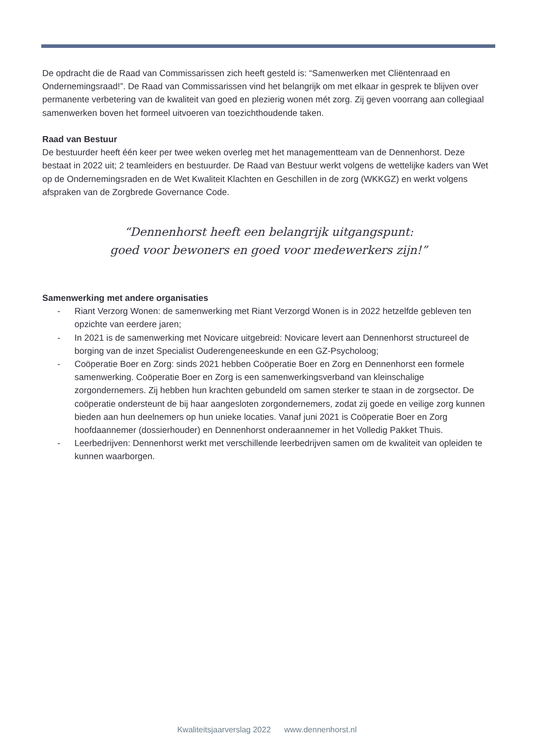De opdracht die de Raad van Commissarissen zich heeft gesteld is: “Samenwerken met Cliëntenraad en Ondernemingsraad!”. De Raad van Commissarissen vind het belangrijk om met elkaar in gesprek te blijven over permanente verbetering van de kwaliteit van goed en plezierig wonen mét zorg. Zij geven voorrang aan collegiaal samenwerken boven het formeel uitvoeren van toezichthoudende taken.
Raad van Bestuur
De bestuurder heeft één keer per twee weken overleg met het managementteam van de Dennenhorst. Deze bestaat in 2022 uit; 2 teamleiders en bestuurder. De Raad van Bestuur werkt volgens de wettelijke kaders van Wet op de Ondernemingsraden en de Wet Kwaliteit Klachten en Geschillen in de zorg (WKKGZ) en werkt volgens afspraken van de Zorgbrede Governance Code.
“Dennenhorst heeft een belangrijk uitgangspunt:
goed voor bewoners en goed voor medewerkers zijn!”
Samenwerking met andere organisaties
- Riant Verzorg Wonen: de samenwerking met Riant Verzorgd Wonen is in 2022 hetzelfde gebleven ten opzichte van eerdere jaren;
- In 2021 is de samenwerking met Novicare uitgebreid: Novicare levert aan Dennenhorst structureel de borging van de inzet Specialist Ouderengeneeskunde en een GZ-Psycholoog;
- Coöperatie Boer en Zorg: sinds 2021 hebben Coöperatie Boer en Zorg en Dennenhorst een formele samenwerking. Coöperatie Boer en Zorg is een samenwerkingsverband van kleinschalige zorgondernemers. Zij hebben hun krachten gebundeld om samen sterker te staan in de zorgsector. De coöperatie ondersteunt de bij haar aangesloten zorgondernemers, zodat zij goede en veilige zorg kunnen bieden aan hun deelnemers op hun unieke locaties. Vanaf juni 2021 is Coöperatie Boer en Zorg hoofdaannemer (dossierhouder) en Dennenhorst onderaannemer in het Volledig Pakket Thuis.
- Leerbedrijven: Dennenhorst werkt met verschillende leerbedrijven samen om de kwaliteit van opleiden te kunnen waarborgen.
Kwaliteitsjaarverslag 2022 www.dennenhorst.nl